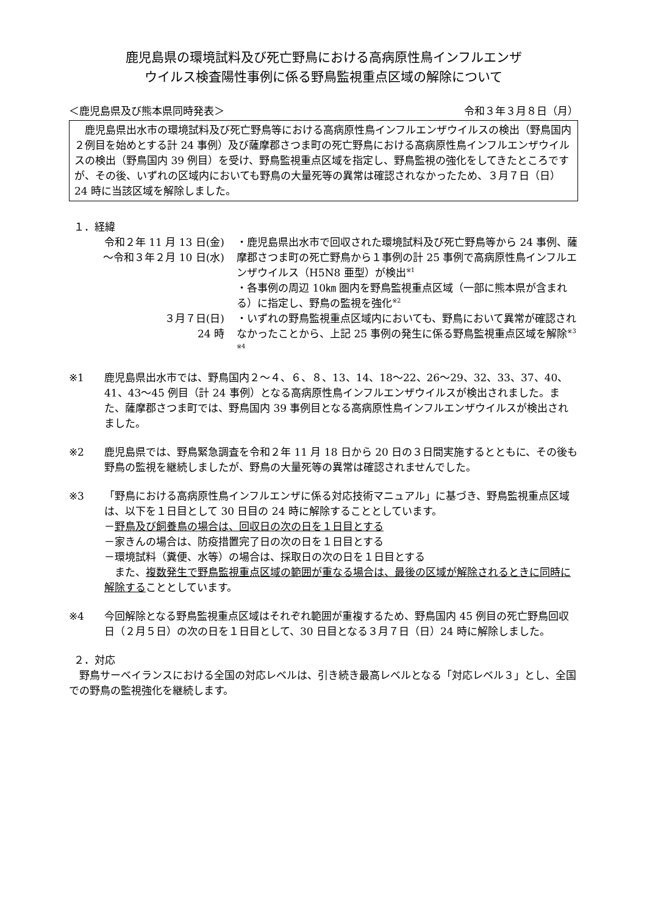鹿児島県の環境試料及び死亡野鳥における高病原性鳥インフルエンザ
ウイルス検査陽性事例に係る野鳥監視重点区域の解除について
＜鹿児島県及び熊本県同時発表＞ 令和３年３月８日（月）
　鹿児島県出水市の環境試料及び死亡野鳥等における高病原性鳥インフルエンザウイルスの検出（野鳥国内２例目を始めとする計 24 事例）及び薩摩郡さつま町の死亡野鳥における高病原性鳥インフルエンザウイルスの検出（野鳥国内 39 例目）を受け、野鳥監視重点区域を指定し、野鳥監視の強化をしてきたところですが、その後、いずれの区域内においても野鳥の大量死等の異常は確認されなかったため、３月７日（日）24 時に当該区域を解除しました。
１．経緯
| 令和２年 11 月 13 日(金) ～令和３年２月 10 日(水) | ・鹿児島県出水市で回収された環境試料及び死亡野鳥等から 24 事例、薩摩郡さつま町の死亡野鳥から１事例の計 25 事例で高病原性鳥インフルエンザウイルス（H5N8 亜型）が検出<sup>※1</sup> ・各事例の周辺 10㎞ 圏内を野鳥監視重点区域（一部に熊本県が含まれる）に指定し、野鳥の監視を強化<sup>※2</sup> |
| ３月７日(日) 24 時 | ・いずれの野鳥監視重点区域内においても、野鳥において異常が確認されなかったことから、上記 25 事例の発生に係る野鳥監視重点区域を解除<sup>※3</sup> <sup>※4</sup> |
※1 鹿児島県出水市では、野鳥国内２～４、６、８、13、14、18～22、26～29、32、33、37、40、41、43～45 例目（計 24 事例）となる高病原性鳥インフルエンザウイルスが検出されました。また、薩摩郡さつま町では、野鳥国内 39 事例目となる高病原性鳥インフルエンザウイルスが検出されました。
※2 鹿児島県では、野鳥緊急調査を令和２年 11 月 18 日から 20 日の３日間実施するとともに、その後も野鳥の監視を継続しましたが、野鳥の大量死等の異常は確認されませんでした。
※3 「野鳥における高病原性鳥インフルエンザに係る対応技術マニュアル」に基づき、野鳥監視重点区域は、以下を１日目として 30 日目の 24 時に解除することとしています。
－野鳥及び飼養鳥の場合は、回収日の次の日を１日目とする
－家きんの場合は、防疫措置完了日の次の日を１日目とする
－環境試料（糞便、水等）の場合は、採取日の次の日を１日目とする
　また、複数発生で野鳥監視重点区域の範囲が重なる場合は、最後の区域が解除されるときに同時に解除することとしています。
※4 今回解除となる野鳥監視重点区域はそれぞれ範囲が重複するため、野鳥国内 45 例目の死亡野鳥回収日（２月５日）の次の日を１日目として、30 日目となる３月７日（日）24 時に解除しました。
２．対応
　野鳥サーベイランスにおける全国の対応レベルは、引き続き最高レベルとなる「対応レベル３」とし、全国での野鳥の監視強化を継続します。